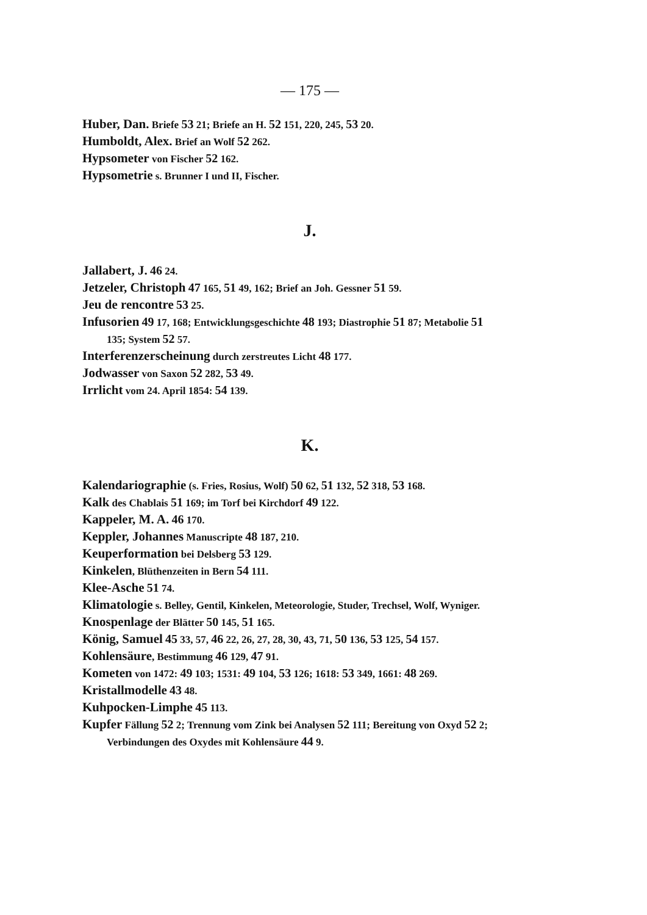— 175 —
Huber, Dan. Briefe 53 21; Briefe an H. 52 151, 220, 245, 53 20.
Humboldt, Alex. Brief an Wolf 52 262.
Hypsometer von Fischer 52 162.
Hypsometrie s. Brunner I und II, Fischer.
J.
Jallabert, J. 46 24.
Jetzeler, Christoph 47 165, 51 49, 162; Brief an Joh. Gessner 51 59.
Jeu de rencontre 53 25.
Infusorien 49 17, 168; Entwicklungsgeschichte 48 193; Diastrophie 51 87; Metabolie 51 135; System 52 57.
Interferenzerscheinung durch zerstreutes Licht 48 177.
Jodwasser von Saxon 52 282, 53 49.
Irrlicht vom 24. April 1854: 54 139.
K.
Kalendariographie (s. Fries, Rosius, Wolf) 50 62, 51 132, 52 318, 53 168.
Kalk des Chablais 51 169; im Torf bei Kirchdorf 49 122.
Kappeler, M. A. 46 170.
Keppler, Johannes Manuscripte 48 187, 210.
Keuperformation bei Delsberg 53 129.
Kinkelen, Blüthenzeiten in Bern 54 111.
Klee-Asche 51 74.
Klimatologie s. Belley, Gentil, Kinkelen, Meteorologie, Studer, Trechsel, Wolf, Wyniger.
Knospenlage der Blätter 50 145, 51 165.
König, Samuel 45 33, 57, 46 22, 26, 27, 28, 30, 43, 71, 50 136, 53 125, 54 157.
Kohlensäure, Bestimmung 46 129, 47 91.
Kometen von 1472: 49 103; 1531: 49 104, 53 126; 1618: 53 349, 1661: 48 269.
Kristallmodelle 43 48.
Kuhpocken-Limphe 45 113.
Kupfer Fällung 52 2; Trennung vom Zink bei Analysen 52 111; Bereitung von Oxyd 52 2; Verbindungen des Oxydes mit Kohlensäure 44 9.